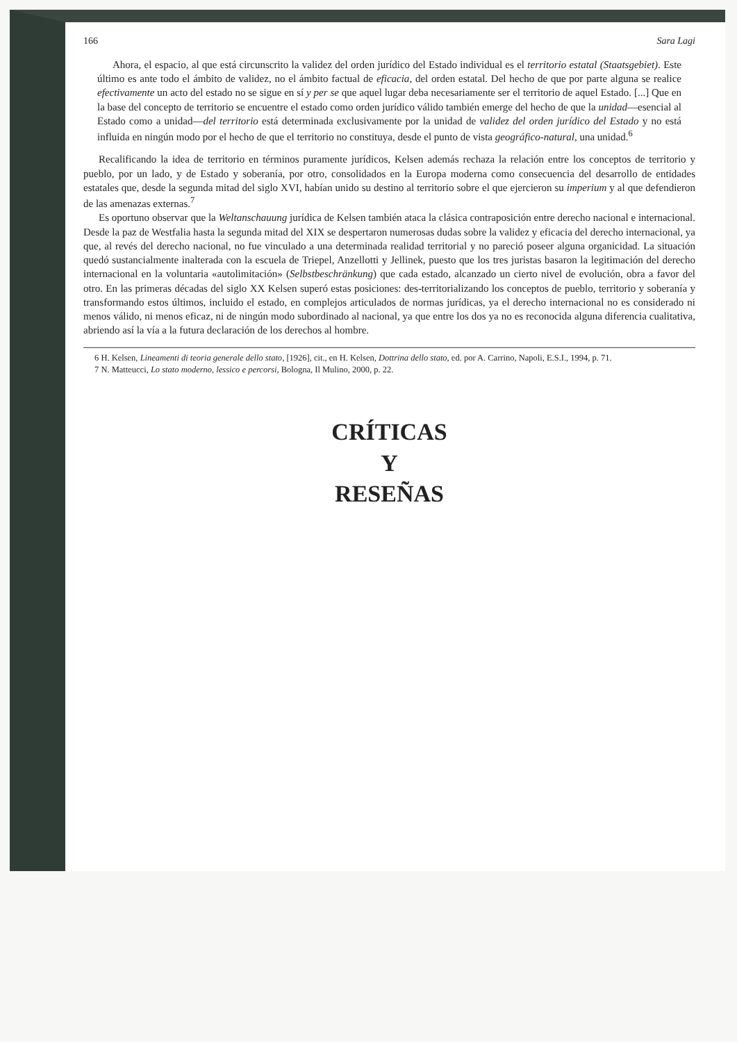166 Sara Lagi
Ahora, el espacio, al que está circunscrito la validez del orden jurídico del Estado individual es el territorio estatal (Staatsgebiet). Este último es ante todo el ámbito de validez, no el ámbito factual de eficacia, del orden estatal. Del hecho de que por parte alguna se realice efectivamente un acto del estado no se sigue en sí y per se que aquel lugar deba necesariamente ser el territorio de aquel Estado. [...] Que en la base del concepto de territorio se encuentre el estado como orden jurídico válido también emerge del hecho de que la unidad—esencial al Estado como a unidad—del territorio está determinada exclusivamente por la unidad de validez del orden jurídico del Estado y no está influida en ningún modo por el hecho de que el territorio no constituya, desde el punto de vista geográfico-natural, una unidad.<sup>6</sup>
Recalificando la idea de territorio en términos puramente jurídicos, Kelsen además rechaza la relación entre los conceptos de territorio y pueblo, por un lado, y de Estado y soberanía, por otro, consolidados en la Europa moderna como consecuencia del desarrollo de entidades estatales que, desde la segunda mitad del siglo XVI, habían unido su destino al territorio sobre el que ejercieron su imperium y al que defendieron de las amenazas externas.<sup>7</sup>
Es oportuno observar que la Weltanschauung jurídica de Kelsen también ataca la clásica contraposición entre derecho nacional e internacional. Desde la paz de Westfalia hasta la segunda mitad del XIX se despertaron numerosas dudas sobre la validez y eficacia del derecho internacional, ya que, al revés del derecho nacional, no fue vinculado a una determinada realidad territorial y no pareció poseer alguna organicidad. La situación quedó sustancialmente inalterada con la escuela de Triepel, Anzellotti y Jellinek, puesto que los tres juristas basaron la legitimación del derecho internacional en la voluntaria «autolimitación» (Selbstbeschränkung) que cada estado, alcanzado un cierto nivel de evolución, obra a favor del otro. En las primeras décadas del siglo XX Kelsen superó estas posiciones: des-territorializando los conceptos de pueblo, territorio y soberanía y transformando estos últimos, incluido el estado, en complejos articulados de normas jurídicas, ya el derecho internacional no es considerado ni menos válido, ni menos eficaz, ni de ningún modo subordinado al nacional, ya que entre los dos ya no es reconocida alguna diferencia cualitativa, abriendo así la vía a la futura declaración de los derechos al hombre.
6 H. Kelsen, Lineamenti di teoria generale dello stato, [1926], cit., en H. Kelsen, Dottrina dello stato, ed. por A. Carrino, Napoli, E.S.I., 1994, p. 71.
7 N. Matteucci, Lo stato moderno, lessico e percorsi, Bologna, Il Mulino, 2000, p. 22.
CRÍTICAS
Y
RESEÑAS